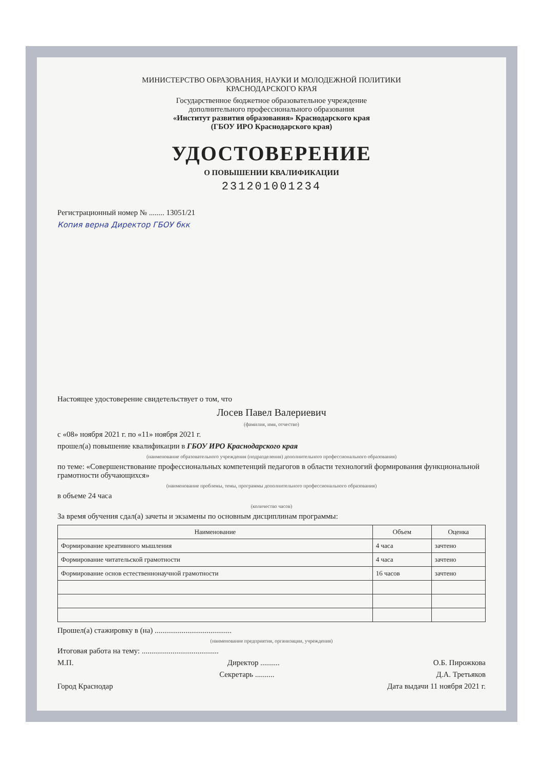МИНИСТЕРСТВО ОБРАЗОВАНИЯ, НАУКИ И МОЛОДЕЖНОЙ ПОЛИТИКИ
КРАСНОДАРСКОГО КРАЯ
Государственное бюджетное образовательное учреждение
дополнительного профессионального образования
«Институт развития образования» Краснодарского края
(ГБОУ ИРО Краснодарского края)
УДОСТОВЕРЕНИЕ
О ПОВЫШЕНИИ КВАЛИФИКАЦИИ
231201001234
Регистрационный номер № ........ 13051/21
Копия верна Директор ГБОУ бкк
Настоящее удостоверение свидетельствует о том, что
Лосев Павел Валериевич
(фамилия, имя, отчество)
с «08» ноября 2021 г. по «11» ноября 2021 г.
прошел(а) повышение квалификации в ГБОУ ИРО Краснодарского края
(наименование образовательного учреждения (подразделения) дополнительного профессионального образования)
по теме: «Совершенствование профессиональных компетенций педагогов в области технологий формирования функциональной грамотности обучающихся»
(наименование проблемы, темы, программы дополнительного профессионального образования)
в объеме 24 часа
(количество часов)
За время обучения сдал(а) зачеты и экзамены по основным дисциплинам программы:
| Наименование | Объем | Оценка |
| --- | --- | --- |
| Формирование креативного мышления | 4 часа | зачтено |
| Формирование читательской грамотности | 4 часа | зачтено |
| Формирование основ естественнонаучной грамотности | 16 часов | зачтено |
Прошел(а) стажировку в (на) ........................................
(наименование предприятия, организации, учреждения)
Итоговая работа на тему: ........................................
М.П. Директор .......... О.Б. Пирожкова
Секретарь .......... Д.А. Третьяков
Город Краснодар Дата выдачи 11 ноября 2021 г.